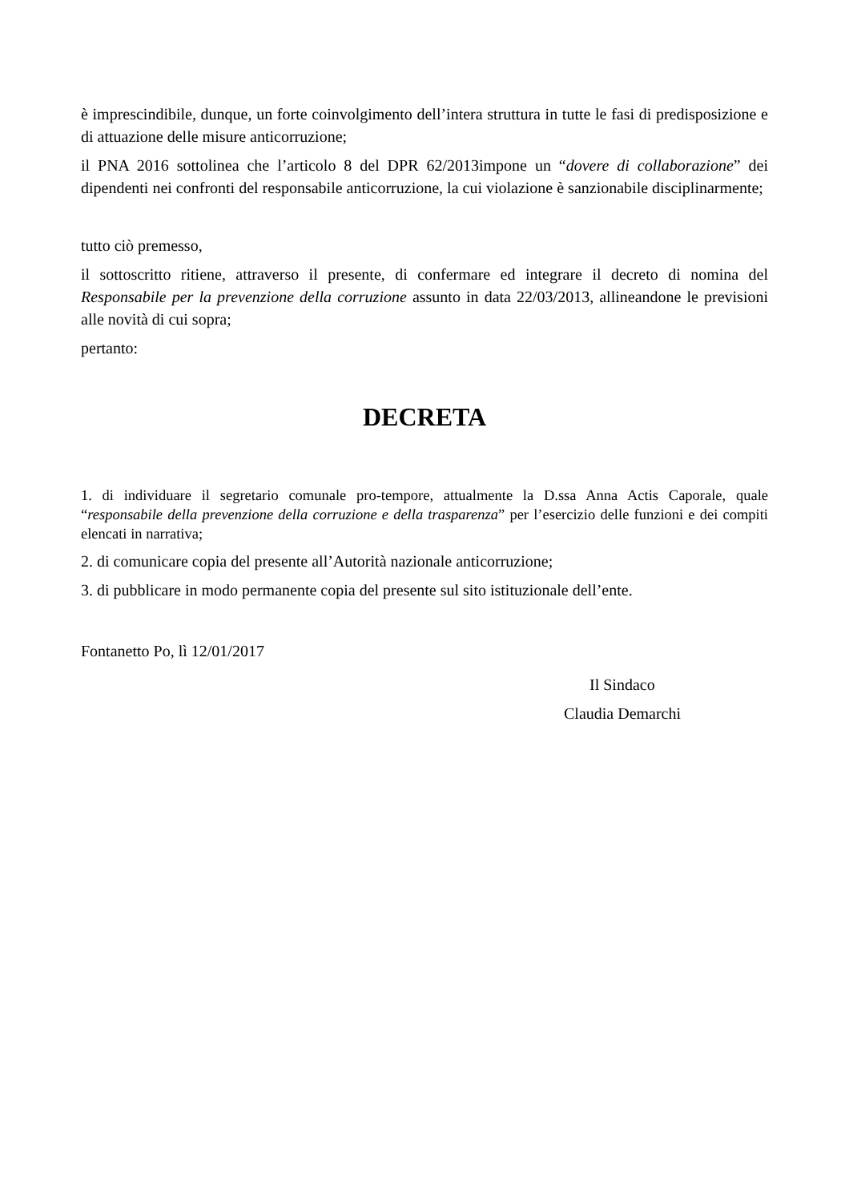è imprescindibile, dunque, un forte coinvolgimento dell’intera struttura in tutte le fasi di predisposizione e di attuazione delle misure anticorruzione;
il PNA 2016 sottolinea che l’articolo 8 del DPR 62/2013impone un “dovere di collaborazione” dei dipendenti nei confronti del responsabile anticorruzione, la cui violazione è sanzionabile disciplinarmente;
tutto ciò premesso,
il sottoscritto ritiene, attraverso il presente, di confermare ed integrare il decreto di nomina del Responsabile per la prevenzione della corruzione assunto in data 22/03/2013, allineandone le previsioni alle novità di cui sopra;
pertanto:
DECRETA
1. di individuare il segretario comunale pro-tempore, attualmente la D.ssa Anna Actis Caporale, quale “responsabile della prevenzione della corruzione e della trasparenza” per l’esercizio delle funzioni e dei compiti elencati in narrativa;
2. di comunicare copia del presente all’Autorità nazionale anticorruzione;
3. di pubblicare in modo permanente copia del presente sul sito istituzionale dell’ente.
Fontanetto Po, lì 12/01/2017
Il Sindaco
Claudia Demarchi